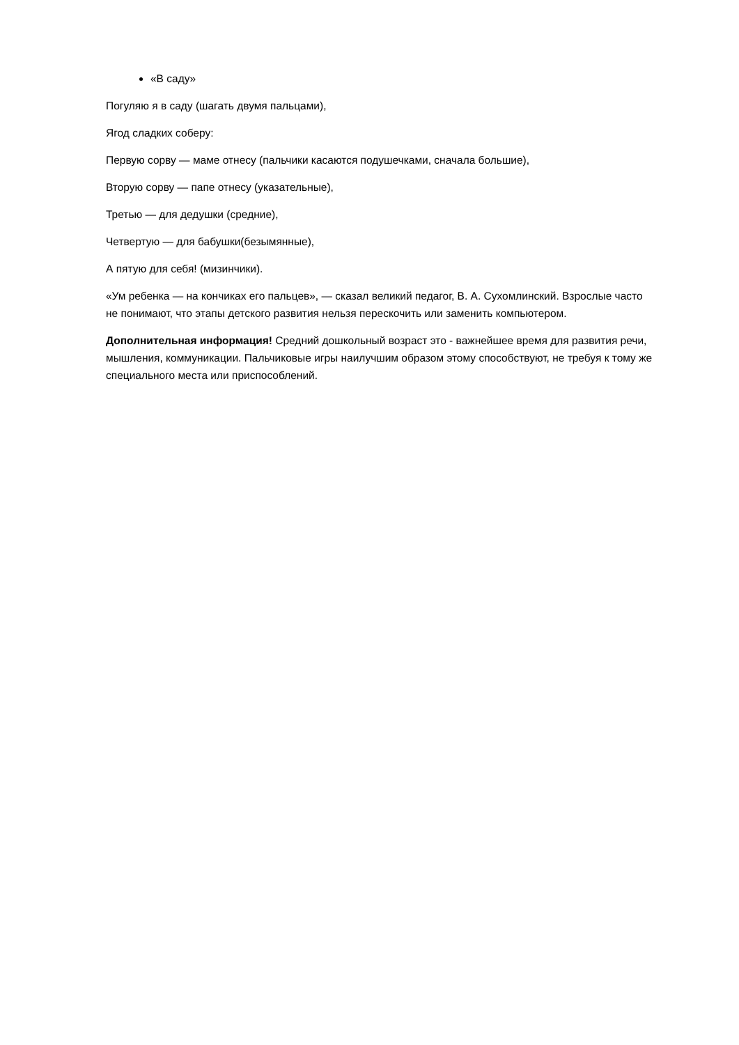«В саду»
Погуляю я в саду (шагать двумя пальцами),
Ягод сладких соберу:
Первую сорву — маме отнесу (пальчики касаются подушечками, сначала большие),
Вторую сорву — папе отнесу (указательные),
Третью — для дедушки (средние),
Четвертую — для бабушки(безымянные),
А пятую для себя! (мизинчики).
«Ум ребенка — на кончиках его пальцев», — сказал великий педагог, В. А. Сухомлинский. Взрослые часто не понимают, что этапы детского развития нельзя перескочить или заменить компьютером.
Дополнительная информация! Средний дошкольный возраст это - важнейшее время для развития речи, мышления, коммуникации. Пальчиковые игры наилучшим образом этому способствуют, не требуя к тому же специального места или приспособлений.